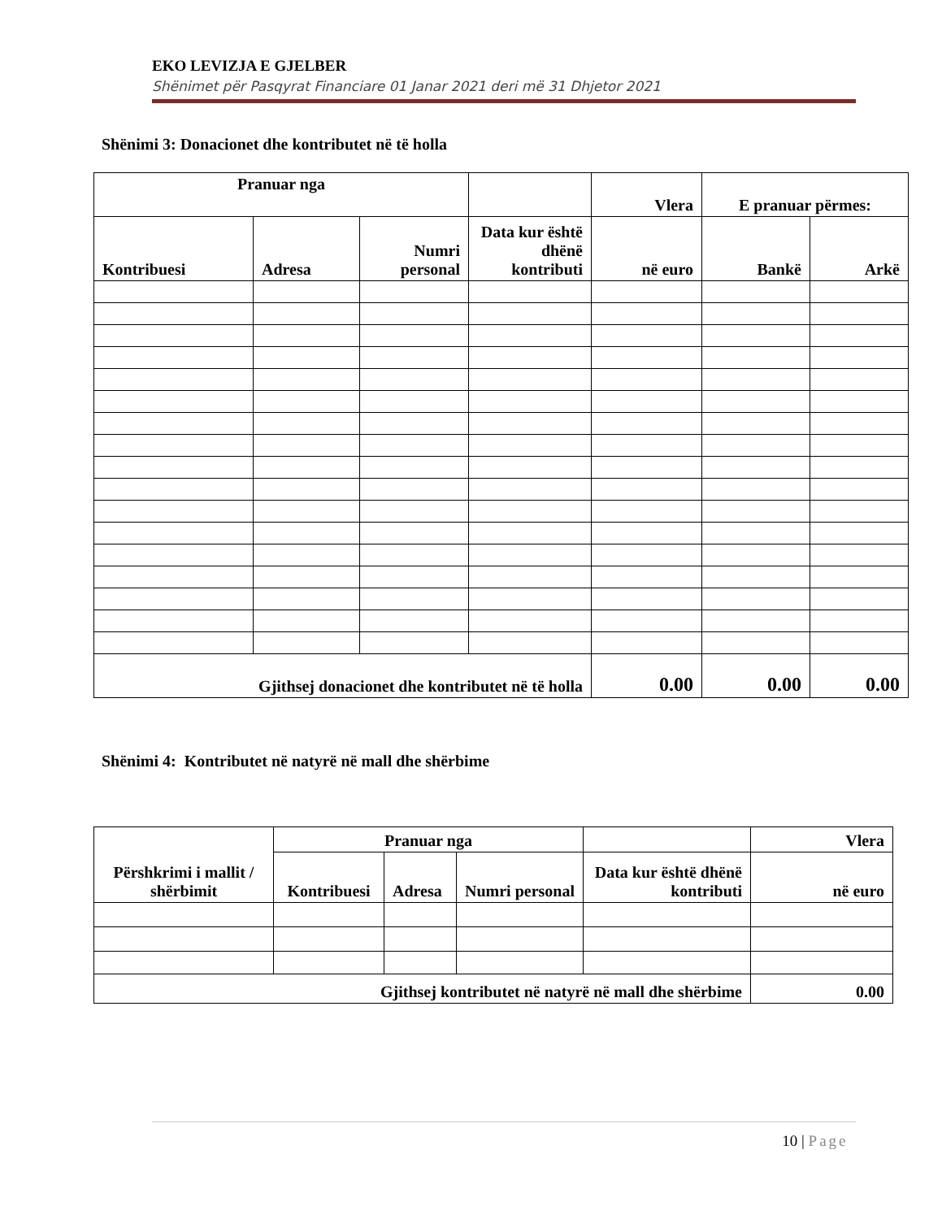EKO LEVIZJA E GJELBER
Shënimet për Pasqyrat Financiare 01 Janar 2021 deri më 31 Dhjetor 2021
Shënimi 3: Donacionet dhe kontributet në të holla
| Pranuar nga | | | | Vlera | E pranuar përmes: | |
| --- | --- | --- | --- | --- | --- | --- |
| Kontribuesi | Adresa | Numri personal | Data kur është dhënë kontributi | në euro | Bankë | Arkë |
| Gjithsej donacionet dhe kontributet në të holla | | | | 0.00 | 0.00 | 0.00 |
Shënimi 4: Kontributet në natyrë në mall dhe shërbime
| Përshkrimi i mallit / shërbimit | Pranuar nga | | | | Vlera |
| --- | --- | --- | --- | --- | --- |
| | Kontribuesi | Adresa | Numri personal | Data kur është dhënë kontributi | në euro |
| Gjithsej kontributet në natyrë në mall dhe shërbime | | | | | 0.00 |
10 | Page